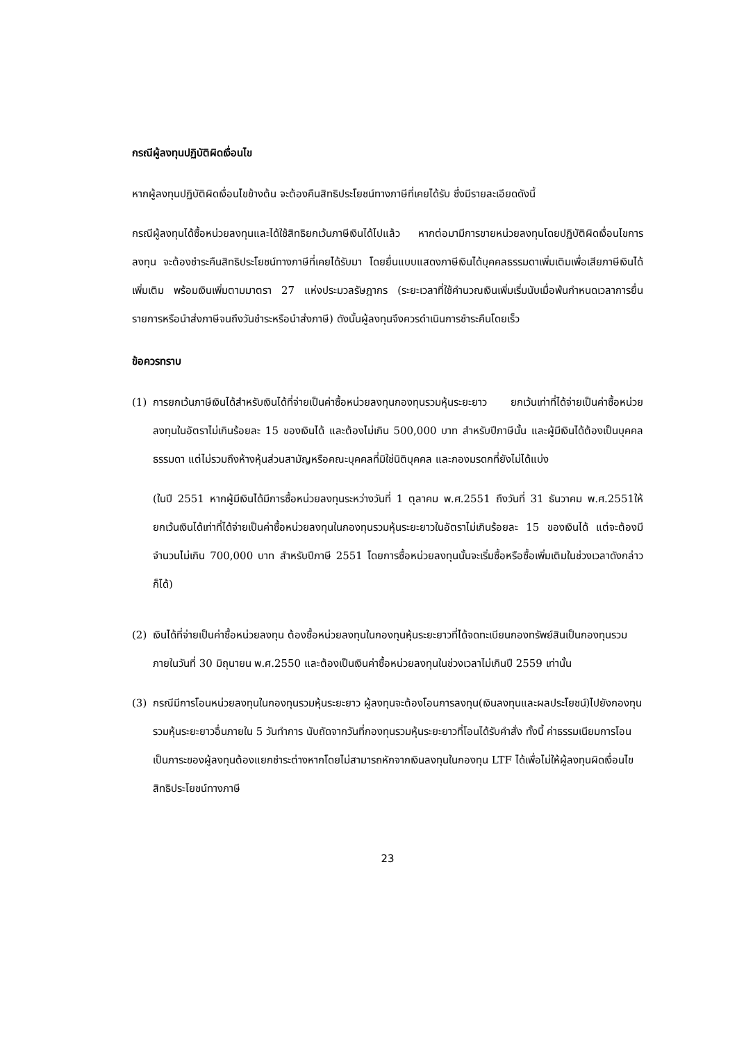กรณีผู้ลงทุนปฏิบัติผิดเงื่อนไข
หากผู้ลงทุนปฏิบัติผิดเงื่อนไขข้างต้น จะต้องคืนสิทธิประโยชน์ทางภาษีที่เคยได้รับ ซึ่งมีรายละเอียดดังนี้
กรณีผู้ลงทุนได้ซื้อหน่วยลงทุนและได้ใช้สิทธิยกเว้นภาษีเงินได้ไปแล้ว หากต่อมามีการขายหน่วยลงทุนโดยปฏิบัติผิดเงื่อนไขการลงทุน จะต้องชำระคืนสิทธิประโยชน์ทางภาษีที่เคยได้รับมา โดยยื่นแบบแสดงภาษีเงินได้บุคคลธรรมดาเพิ่มเติมเพื่อเสียภาษีเงินได้เพิ่มเติม พร้อมเงินเพิ่มตามมาตรา 27 แห่งประมวลรัษฎากร (ระยะเวลาที่ใช้คำนวณเงินเพิ่มเริ่มนับเมื่อพ้นกำหนดเวลาการยื่นรายการหรือนำส่งภาษีจนถึงวันชำระหรือนำส่งภาษี) ดังนั้นผู้ลงทุนจึงควรดำเนินการชำระคืนโดยเร็ว
ข้อควรทราบ
(1) การยกเว้นภาษีเงินได้สำหรับเงินได้ที่จ่ายเป็นค่าซื้อหน่วยลงทุนกองทุนรวมหุ้นระยะยาว ยกเว้นเท่าที่ได้จ่ายเป็นค่าซื้อหน่วยลงทุนในอัตราไม่เกินร้อยละ 15 ของเงินได้ และต้องไม่เกิน 500,000 บาท สำหรับปีภาษีนั้น และผู้มีเงินได้ต้องเป็นบุคคลธรรมดา แต่ไม่รวมถึงห้างหุ้นส่วนสามัญหรือคณะบุคคลที่มิใช่นิติบุคคล และกองมรดกที่ยังไม่ได้แบ่ง
(ในปี 2551 หากผู้มีเงินได้มีการซื้อหน่วยลงทุนระหว่างวันที่ 1 ตุลาคม พ.ศ.2551 ถึงวันที่ 31 ธันวาคม พ.ศ.2551ให้ยกเว้นเงินได้เท่าที่ได้จ่ายเป็นค่าซื้อหน่วยลงทุนในกองทุนรวมหุ้นระยะยาวในอัตราไม่เกินร้อยละ 15 ของเงินได้ แต่จะต้องมีจำนวนไม่เกิน 700,000 บาท สำหรับปีภาษี 2551 โดยการซื้อหน่วยลงทุนนั้นจะเริ่มซื้อหรือซื้อเพิ่มเติมในช่วงเวลาดังกล่าวก็ได้)
(2) เงินได้ที่จ่ายเป็นค่าซื้อหน่วยลงทุน ต้องซื้อหน่วยลงทุนในกองทุนหุ้นระยะยาวที่ได้จดทะเบียนกองทรัพย์สินเป็นกองทุนรวมภายในวันที่ 30 มิถุนายน พ.ศ.2550 และต้องเป็นเงินค่าซื้อหน่วยลงทุนในช่วงเวลาไม่เกินปี 2559 เท่านั้น
(3) กรณีมีการโอนหน่วยลงทุนในกองทุนรวมหุ้นระยะยาว ผู้ลงทุนจะต้องโอนการลงทุน(เงินลงทุนและผลประโยชน์)ไปยังกองทุนรวมหุ้นระยะยาวอื่นภายใน 5 วันทำการ นับถัดจากวันที่กองทุนรวมหุ้นระยะยาวที่โอนได้รับคำสั่ง ทั้งนี้ ค่าธรรมเนียมการโอนเป็นภาระของผู้ลงทุนต้องแยกชำระต่างหากโดยไม่สามารถหักจากเงินลงทุนในกองทุน LTF ได้เพื่อไม่ให้ผู้ลงทุนผิดเงื่อนไขสิทธิประโยชน์ทางภาษี
23